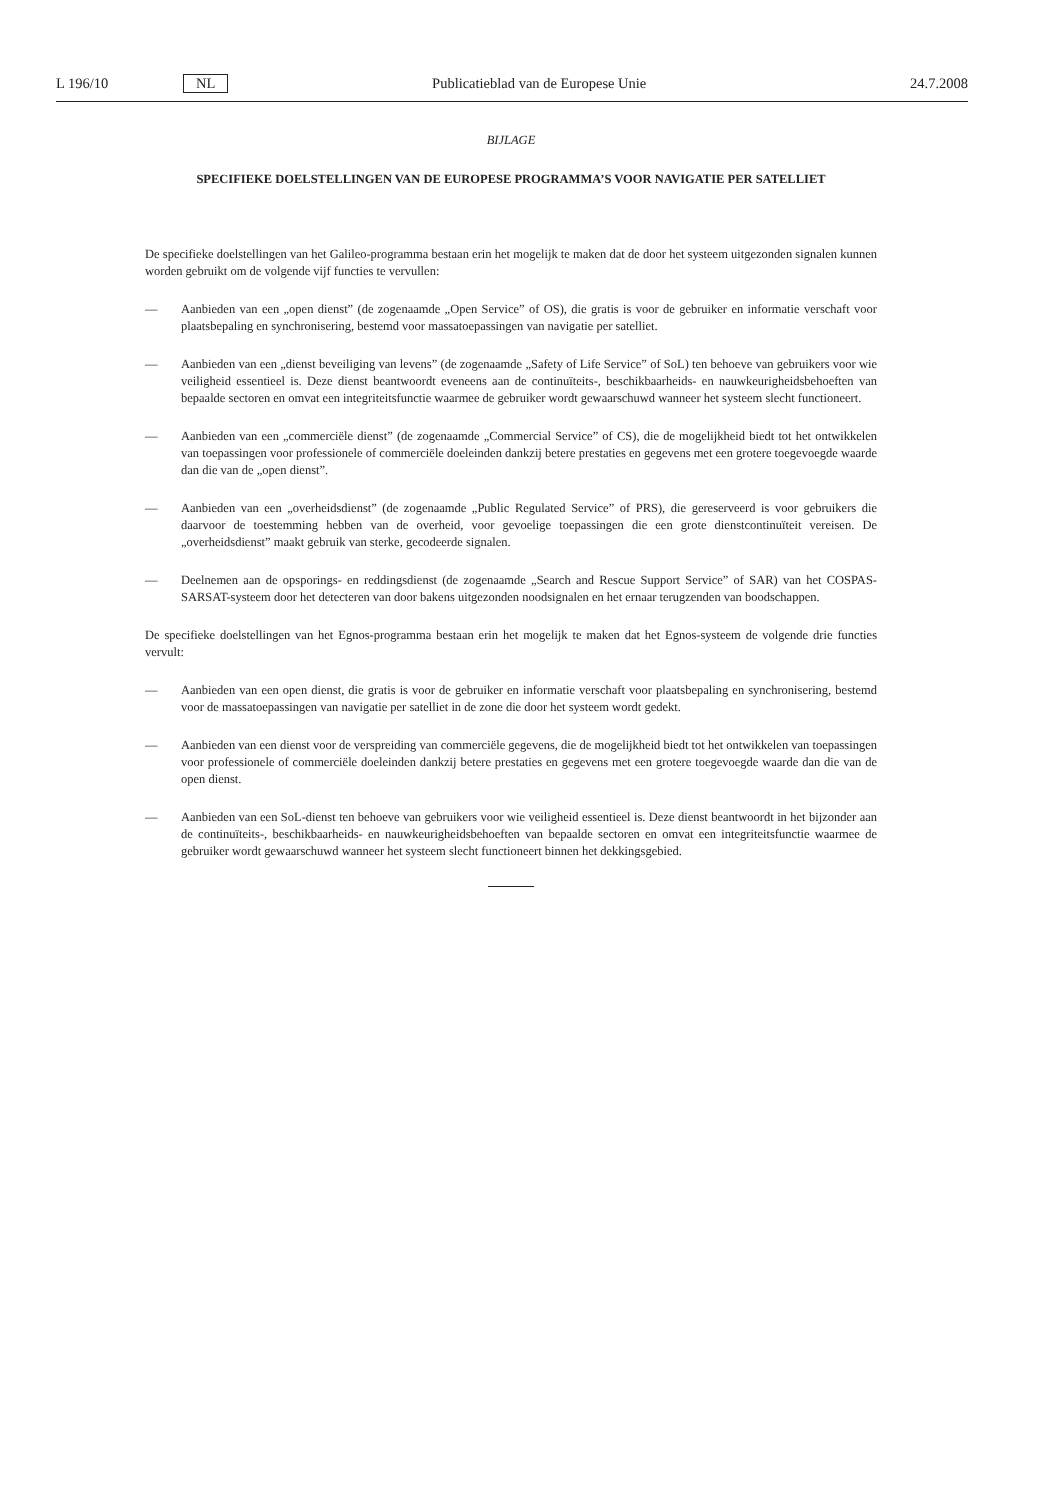L 196/10 NL Publicatieblad van de Europese Unie 24.7.2008
BIJLAGE
SPECIFIEKE DOELSTELLINGEN VAN DE EUROPESE PROGRAMMA’S VOOR NAVIGATIE PER SATELLIET
De specifieke doelstellingen van het Galileo-programma bestaan erin het mogelijk te maken dat de door het systeem uitgezonden signalen kunnen worden gebruikt om de volgende vijf functies te vervullen:
— Aanbieden van een „open dienst” (de zogenaamde „Open Service” of OS), die gratis is voor de gebruiker en informatie verschaft voor plaatsbepaling en synchronisering, bestemd voor massatoepassingen van navigatie per satelliet.
— Aanbieden van een „dienst beveiliging van levens” (de zogenaamde „Safety of Life Service” of SoL) ten behoeve van gebruikers voor wie veiligheid essentieel is. Deze dienst beantwoordt eveneens aan de continuïteits-, beschikbaarheids- en nauwkeurigheidsbehoeften van bepaalde sectoren en omvat een integriteitsfunctie waarmee de gebruiker wordt gewaarschuwd wanneer het systeem slecht functioneert.
— Aanbieden van een „commerciële dienst” (de zogenaamde „Commercial Service” of CS), die de mogelijkheid biedt tot het ontwikkelen van toepassingen voor professionele of commerciële doeleinden dankzij betere prestaties en gegevens met een grotere toegevoegde waarde dan die van de „open dienst”.
— Aanbieden van een „overheidsdienst” (de zogenaamde „Public Regulated Service” of PRS), die gereserveerd is voor gebruikers die daarvoor de toestemming hebben van de overheid, voor gevoelige toepassingen die een grote dienstcontinuïteit vereisen. De „overheidsdienst” maakt gebruik van sterke, gecodeerde signalen.
— Deelnemen aan de opsporings- en reddingsdienst (de zogenaamde „Search and Rescue Support Service” of SAR) van het COSPAS-SARSAT-systeem door het detecteren van door bakens uitgezonden noodsignalen en het ernaar terugzenden van boodschappen.
De specifieke doelstellingen van het Egnos-programma bestaan erin het mogelijk te maken dat het Egnos-systeem de volgende drie functies vervult:
— Aanbieden van een open dienst, die gratis is voor de gebruiker en informatie verschaft voor plaatsbepaling en synchronisering, bestemd voor de massatoepassingen van navigatie per satelliet in de zone die door het systeem wordt gedekt.
— Aanbieden van een dienst voor de verspreiding van commerciële gegevens, die de mogelijkheid biedt tot het ontwikkelen van toepassingen voor professionele of commerciële doeleinden dankzij betere prestaties en gegevens met een grotere toegevoegde waarde dan die van de open dienst.
— Aanbieden van een SoL-dienst ten behoeve van gebruikers voor wie veiligheid essentieel is. Deze dienst beantwoordt in het bijzonder aan de continuïteits-, beschikbaarheids- en nauwkeurigheidsbehoeften van bepaalde sectoren en omvat een integriteitsfunctie waarmee de gebruiker wordt gewaarschuwd wanneer het systeem slecht functioneert binnen het dekkingsgebied.